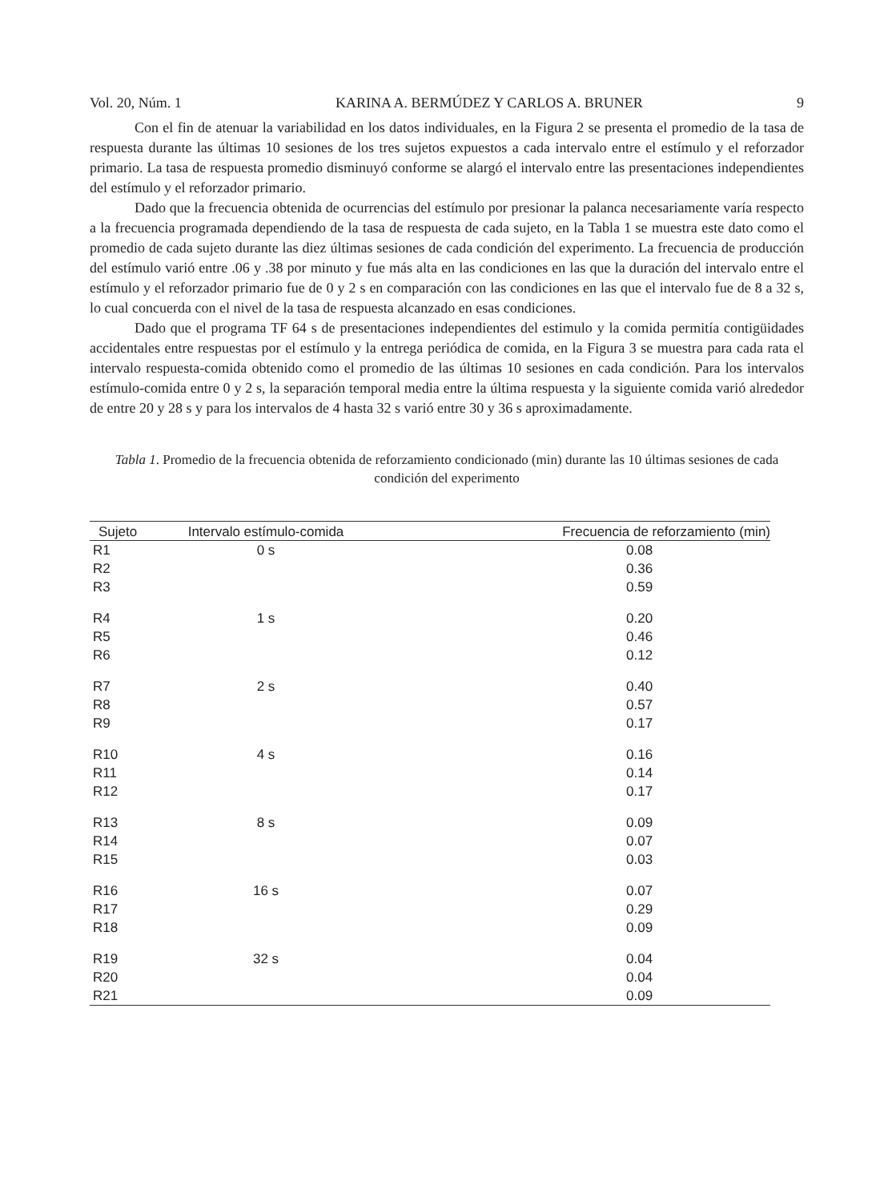Vol. 20, Núm. 1 KARINA A. BERMÚDEZ Y CARLOS A. BRUNER 9
Con el fin de atenuar la variabilidad en los datos individuales, en la Figura 2 se presenta el promedio de la tasa de respuesta durante las últimas 10 sesiones de los tres sujetos expuestos a cada intervalo entre el estímulo y el reforzador primario. La tasa de respuesta promedio disminuyó conforme se alargó el intervalo entre las presentaciones independientes del estímulo y el reforzador primario.
Dado que la frecuencia obtenida de ocurrencias del estímulo por presionar la palanca necesariamente varía respecto a la frecuencia programada dependiendo de la tasa de respuesta de cada sujeto, en la Tabla 1 se muestra este dato como el promedio de cada sujeto durante las diez últimas sesiones de cada condición del experimento. La frecuencia de producción del estímulo varió entre .06 y .38 por minuto y fue más alta en las condiciones en las que la duración del intervalo entre el estímulo y el reforzador primario fue de 0 y 2 s en comparación con las condiciones en las que el intervalo fue de 8 a 32 s, lo cual concuerda con el nivel de la tasa de respuesta alcanzado en esas condiciones.
Dado que el programa TF 64 s de presentaciones independientes del estimulo y la comida permitía contigüidades accidentales entre respuestas por el estímulo y la entrega periódica de comida, en la Figura 3 se muestra para cada rata el intervalo respuesta-comida obtenido como el promedio de las últimas 10 sesiones en cada condición. Para los intervalos estímulo-comida entre 0 y 2 s, la separación temporal media entre la última respuesta y la siguiente comida varió alrededor de entre 20 y 28 s y para los intervalos de 4 hasta 32 s varió entre 30 y 36 s aproximadamente.
Tabla 1. Promedio de la frecuencia obtenida de reforzamiento condicionado (min) durante las 10 últimas sesiones de cada condición del experimento
| Sujeto | Intervalo estímulo-comida | Frecuencia de reforzamiento (min) |
| --- | --- | --- |
| R1 | 0 s | 0.08 |
| R2 | | 0.36 |
| R3 | | 0.59 |
| R4 | 1 s | 0.20 |
| R5 | | 0.46 |
| R6 | | 0.12 |
| R7 | 2 s | 0.40 |
| R8 | | 0.57 |
| R9 | | 0.17 |
| R10 | 4 s | 0.16 |
| R11 | | 0.14 |
| R12 | | 0.17 |
| R13 | 8 s | 0.09 |
| R14 | | 0.07 |
| R15 | | 0.03 |
| R16 | 16 s | 0.07 |
| R17 | | 0.29 |
| R18 | | 0.09 |
| R19 | 32 s | 0.04 |
| R20 | | 0.04 |
| R21 | | 0.09 |